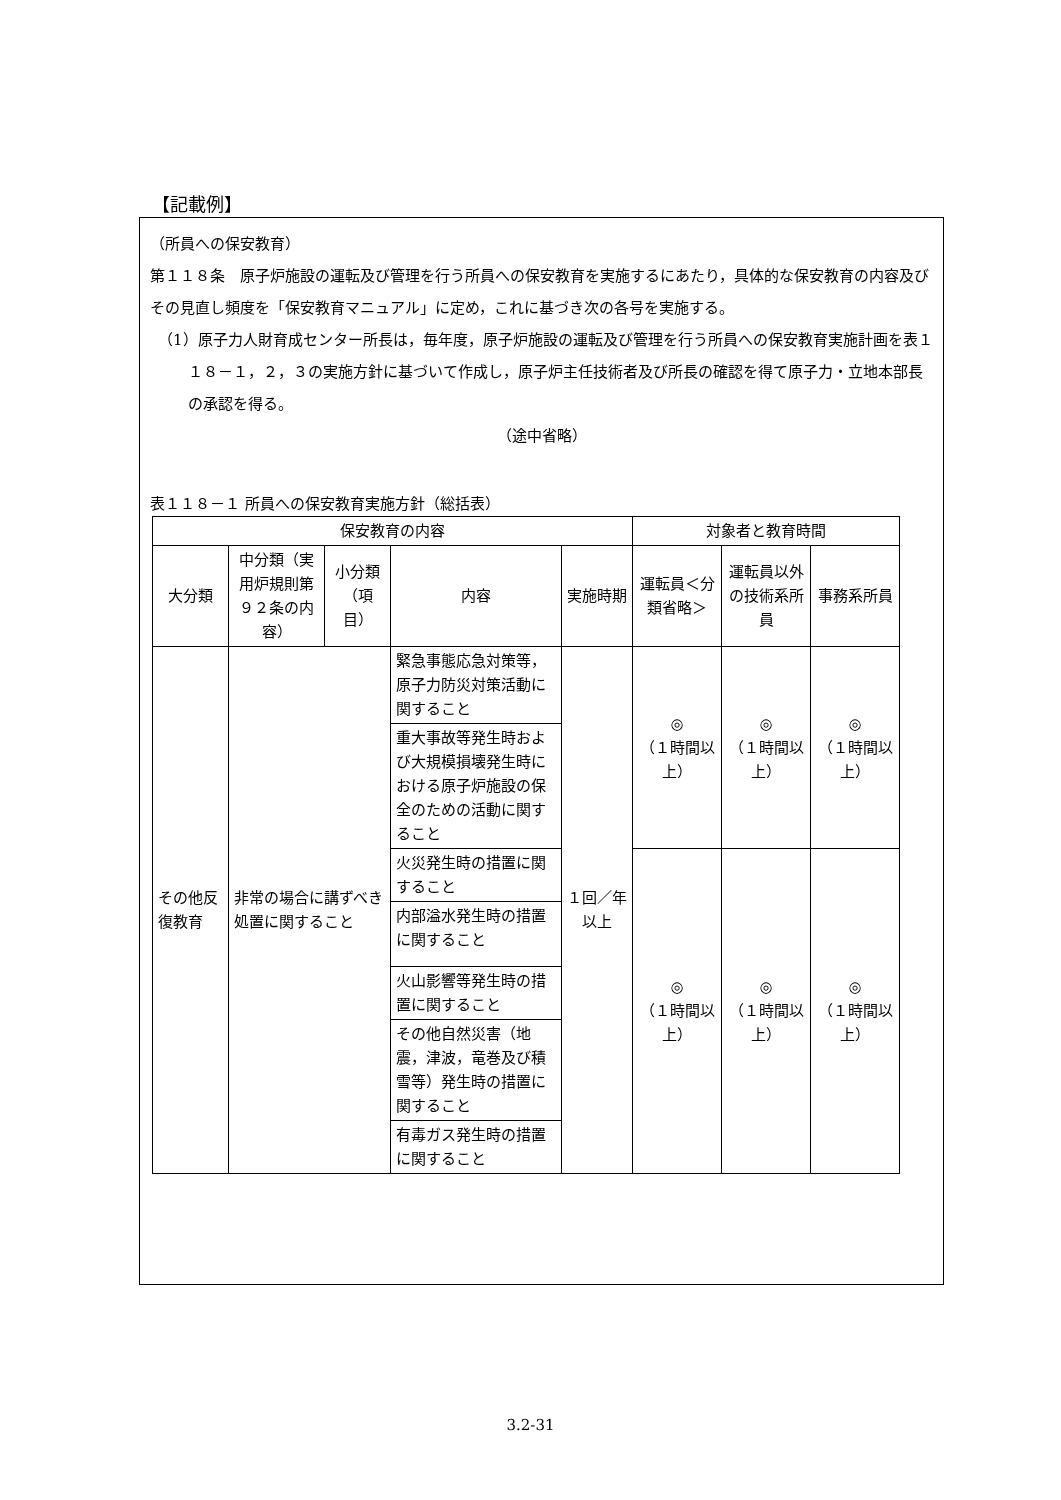【記載例】
（所員への保安教育）
第１１８条　原子炉施設の運転及び管理を行う所員への保安教育を実施するにあたり，具体的な保安教育の内容及びその見直し頻度を「保安教育マニュアル」に定め，これに基づき次の各号を実施する。
（1）原子力人財育成センター所長は，毎年度，原子炉施設の運転及び管理を行う所員への保安教育実施計画を表１１８－１，２，３の実施方針に基づいて作成し，原子炉主任技術者及び所長の確認を得て原子力・立地本部長の承認を得る。
（途中省略）
表１１８－１ 所員への保安教育実施方針（総括表）
| 保安教育の内容 | | | | | 対象者と教育時間 | | |
| --- | --- | --- | --- | --- | --- | --- | --- |
| 大分類 | 中分類（実用炉規則第９２条の内容） | 小分類（項目） | 内容 | 実施時期 | 運転員＜分類省略＞ | 運転員以外の技術系所員 | 事務系所員 |
| その他反復教育 | 非常の場合に講ずべき処置に関すること | | 緊急事態応急対策等，原子力防災対策活動に関すること | １回／年以上 | ◎ （１時間以上） | ◎ （１時間以上） | ◎ （１時間以上） |
| | | | 重大事故等発生時および大規模損壊発生時における原子炉施設の保全のための活動に関すること | | | | |
| | | | 火災発生時の措置に関すること | | ◎ （１時間以上） | ◎ （１時間以上） | ◎ （１時間以上） |
| | | | 内部溢水発生時の措置に関すること | | | | |
| | | | 火山影響等発生時の措置に関すること | | | | |
| | | | その他自然災害（地震，津波，竜巻及び積雪等）発生時の措置に関すること | | | | |
| | | | 有毒ガス発生時の措置に関すること | | | | |
3.2-31